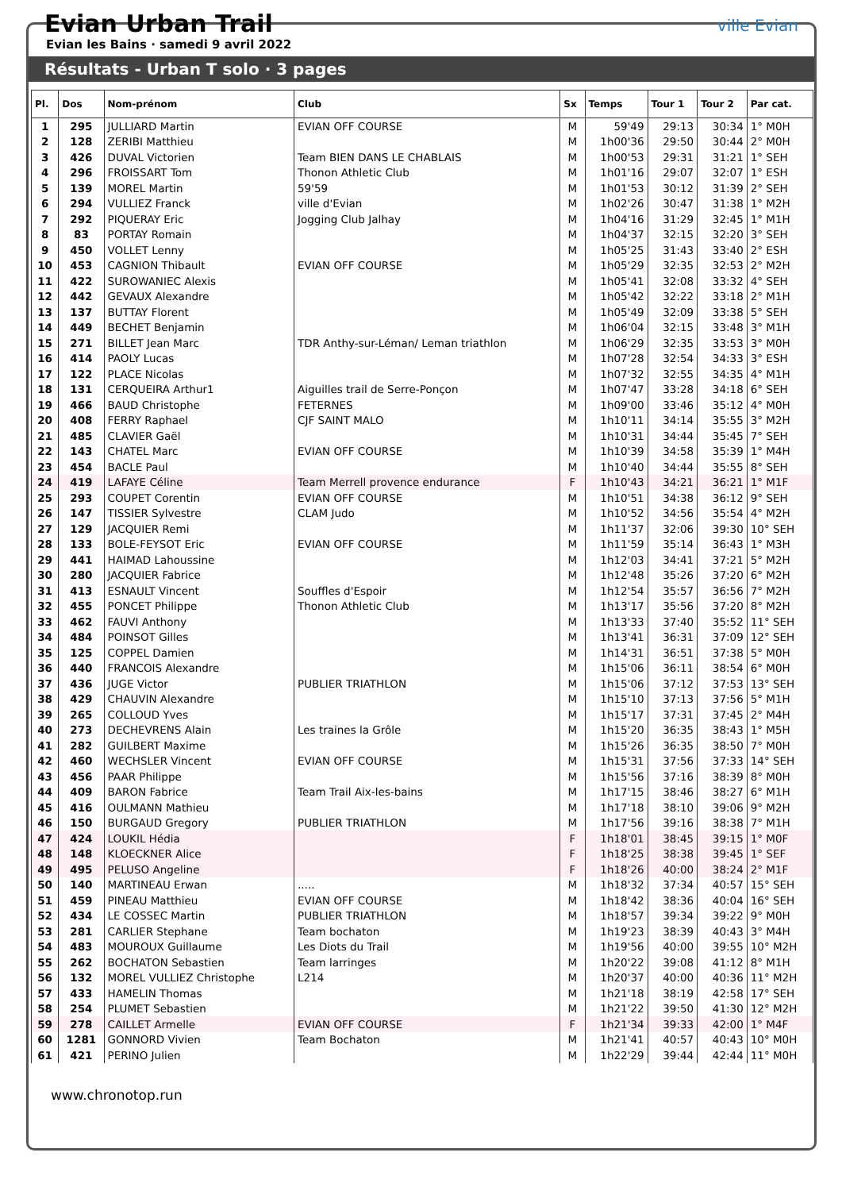Evian Urban Trail
Evian les Bains · samedi 9 avril 2022
ville Evian
Résultats - Urban T solo · 3 pages
| Pl. | Dos | Nom-prénom | Club | Sx | Temps | Tour 1 | Tour 2 | Par cat. |
| --- | --- | --- | --- | --- | --- | --- | --- | --- |
| 1 | 295 | JULLIARD Martin | EVIAN OFF COURSE | M | 59'49 | 29:13 | 30:34 | 1° M0H |
| 2 | 128 | ZERIBI Matthieu | | M | 1h00'36 | 29:50 | 30:44 | 2° M0H |
| 3 | 426 | DUVAL Victorien | Team BIEN DANS LE CHABLAIS | M | 1h00'53 | 29:31 | 31:21 | 1° SEH |
| 4 | 296 | FROISSART Tom | Thonon Athletic Club | M | 1h01'16 | 29:07 | 32:07 | 1° ESH |
| 5 | 139 | MOREL Martin | 59'59 | M | 1h01'53 | 30:12 | 31:39 | 2° SEH |
| 6 | 294 | VULLIEZ Franck | ville d'Evian | M | 1h02'26 | 30:47 | 31:38 | 1° M2H |
| 7 | 292 | PIQUERAY Eric | Jogging Club Jalhay | M | 1h04'16 | 31:29 | 32:45 | 1° M1H |
| 8 | 83 | PORTAY Romain | | M | 1h04'37 | 32:15 | 32:20 | 3° SEH |
| 9 | 450 | VOLLET Lenny | | M | 1h05'25 | 31:43 | 33:40 | 2° ESH |
| 10 | 453 | CAGNION Thibault | EVIAN OFF COURSE | M | 1h05'29 | 32:35 | 32:53 | 2° M2H |
| 11 | 422 | SUROWANIEC Alexis | | M | 1h05'41 | 32:08 | 33:32 | 4° SEH |
| 12 | 442 | GEVAUX Alexandre | | M | 1h05'42 | 32:22 | 33:18 | 2° M1H |
| 13 | 137 | BUTTAY Florent | | M | 1h05'49 | 32:09 | 33:38 | 5° SEH |
| 14 | 449 | BECHET Benjamin | | M | 1h06'04 | 32:15 | 33:48 | 3° M1H |
| 15 | 271 | BILLET Jean Marc | TDR Anthy-sur-Léman/ Leman triathlon | M | 1h06'29 | 32:35 | 33:53 | 3° M0H |
| 16 | 414 | PAOLY Lucas | | M | 1h07'28 | 32:54 | 34:33 | 3° ESH |
| 17 | 122 | PLACE Nicolas | | M | 1h07'32 | 32:55 | 34:35 | 4° M1H |
| 18 | 131 | CERQUEIRA Arthur1 | Aiguilles trail de Serre-Ponçon | M | 1h07'47 | 33:28 | 34:18 | 6° SEH |
| 19 | 466 | BAUD Christophe | FETERNES | M | 1h09'00 | 33:46 | 35:12 | 4° M0H |
| 20 | 408 | FERRY Raphael | CJF SAINT MALO | M | 1h10'11 | 34:14 | 35:55 | 3° M2H |
| 21 | 485 | CLAVIER Gaël | | M | 1h10'31 | 34:44 | 35:45 | 7° SEH |
| 22 | 143 | CHATEL Marc | EVIAN OFF COURSE | M | 1h10'39 | 34:58 | 35:39 | 1° M4H |
| 23 | 454 | BACLE Paul | | M | 1h10'40 | 34:44 | 35:55 | 8° SEH |
| 24 | 419 | LAFAYE Céline | Team Merrell provence endurance | F | 1h10'43 | 34:21 | 36:21 | 1° M1F |
| 25 | 293 | COUPET Corentin | EVIAN OFF COURSE | M | 1h10'51 | 34:38 | 36:12 | 9° SEH |
| 26 | 147 | TISSIER Sylvestre | CLAM Judo | M | 1h10'52 | 34:56 | 35:54 | 4° M2H |
| 27 | 129 | JACQUIER Remi | | M | 1h11'37 | 32:06 | 39:30 | 10° SEH |
| 28 | 133 | BOLE-FEYSOT Eric | EVIAN OFF COURSE | M | 1h11'59 | 35:14 | 36:43 | 1° M3H |
| 29 | 441 | HAIMAD Lahoussine | | M | 1h12'03 | 34:41 | 37:21 | 5° M2H |
| 30 | 280 | JACQUIER Fabrice | | M | 1h12'48 | 35:26 | 37:20 | 6° M2H |
| 31 | 413 | ESNAULT Vincent | Souffles d'Espoir | M | 1h12'54 | 35:57 | 36:56 | 7° M2H |
| 32 | 455 | PONCET Philippe | Thonon Athletic Club | M | 1h13'17 | 35:56 | 37:20 | 8° M2H |
| 33 | 462 | FAUVI Anthony | | M | 1h13'33 | 37:40 | 35:52 | 11° SEH |
| 34 | 484 | POINSOT Gilles | | M | 1h13'41 | 36:31 | 37:09 | 12° SEH |
| 35 | 125 | COPPEL Damien | | M | 1h14'31 | 36:51 | 37:38 | 5° M0H |
| 36 | 440 | FRANCOIS Alexandre | | M | 1h15'06 | 36:11 | 38:54 | 6° M0H |
| 37 | 436 | JUGE Victor | PUBLIER TRIATHLON | M | 1h15'06 | 37:12 | 37:53 | 13° SEH |
| 38 | 429 | CHAUVIN Alexandre | | M | 1h15'10 | 37:13 | 37:56 | 5° M1H |
| 39 | 265 | COLLOUD Yves | | M | 1h15'17 | 37:31 | 37:45 | 2° M4H |
| 40 | 273 | DECHEVRENS Alain | Les traines la Grôle | M | 1h15'20 | 36:35 | 38:43 | 1° M5H |
| 41 | 282 | GUILBERT Maxime | | M | 1h15'26 | 36:35 | 38:50 | 7° M0H |
| 42 | 460 | WECHSLER Vincent | EVIAN OFF COURSE | M | 1h15'31 | 37:56 | 37:33 | 14° SEH |
| 43 | 456 | PAAR Philippe | | M | 1h15'56 | 37:16 | 38:39 | 8° M0H |
| 44 | 409 | BARON Fabrice | Team Trail Aix-les-bains | M | 1h17'15 | 38:46 | 38:27 | 6° M1H |
| 45 | 416 | OULMANN Mathieu | | M | 1h17'18 | 38:10 | 39:06 | 9° M2H |
| 46 | 150 | BURGAUD Gregory | PUBLIER TRIATHLON | M | 1h17'56 | 39:16 | 38:38 | 7° M1H |
| 47 | 424 | LOUKIL Hédia | | F | 1h18'01 | 38:45 | 39:15 | 1° M0F |
| 48 | 148 | KLOECKNER Alice | | F | 1h18'25 | 38:38 | 39:45 | 1° SEF |
| 49 | 495 | PELUSO Angeline | | F | 1h18'26 | 40:00 | 38:24 | 2° M1F |
| 50 | 140 | MARTINEAU Erwan | ..... | M | 1h18'32 | 37:34 | 40:57 | 15° SEH |
| 51 | 459 | PINEAU Matthieu | EVIAN OFF COURSE | M | 1h18'42 | 38:36 | 40:04 | 16° SEH |
| 52 | 434 | LE COSSEC Martin | PUBLIER TRIATHLON | M | 1h18'57 | 39:34 | 39:22 | 9° M0H |
| 53 | 281 | CARLIER Stephane | Team bochaton | M | 1h19'23 | 38:39 | 40:43 | 3° M4H |
| 54 | 483 | MOUROUX Guillaume | Les Diots du Trail | M | 1h19'56 | 40:00 | 39:55 | 10° M2H |
| 55 | 262 | BOCHATON Sebastien | Team larringes | M | 1h20'22 | 39:08 | 41:12 | 8° M1H |
| 56 | 132 | MOREL VULLIEZ Christophe | L214 | M | 1h20'37 | 40:00 | 40:36 | 11° M2H |
| 57 | 433 | HAMELIN Thomas | | M | 1h21'18 | 38:19 | 42:58 | 17° SEH |
| 58 | 254 | PLUMET Sebastien | | M | 1h21'22 | 39:50 | 41:30 | 12° M2H |
| 59 | 278 | CAILLET Armelle | EVIAN OFF COURSE | F | 1h21'34 | 39:33 | 42:00 | 1° M4F |
| 60 | 1281 | GONNORD Vivien | Team Bochaton | M | 1h21'41 | 40:57 | 40:43 | 10° M0H |
| 61 | 421 | PERINO Julien | | M | 1h22'29 | 39:44 | 42:44 | 11° M0H |
www.chronotop.run